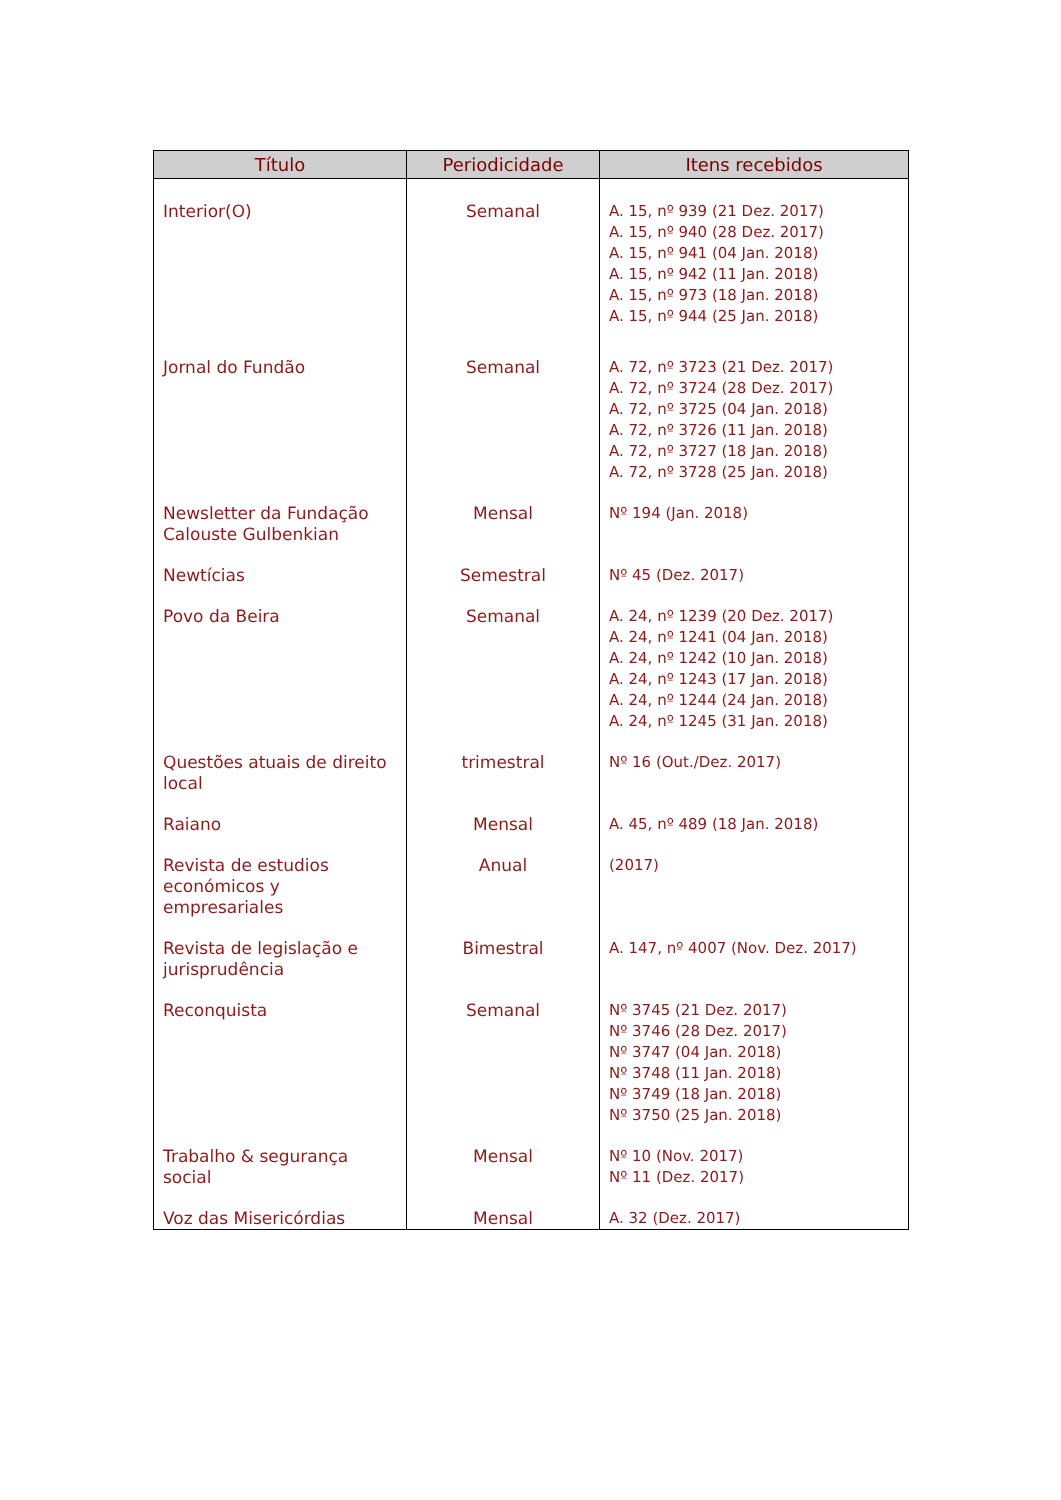| Título | Periodicidade | Itens recebidos |
| --- | --- | --- |
| Interior(O) | Semanal | A. 15, nº 939 (21 Dez. 2017) A. 15, nº 940 (28 Dez. 2017) A. 15, nº 941 (04 Jan. 2018) A. 15, nº 942 (11 Jan. 2018) A. 15, nº 973 (18 Jan. 2018) A. 15, nº 944 (25 Jan. 2018) |
| Jornal do Fundão | Semanal | A. 72, nº 3723 (21 Dez. 2017) A. 72, nº 3724 (28 Dez. 2017) A. 72, nº 3725 (04 Jan. 2018) A. 72, nº 3726 (11 Jan. 2018) A. 72, nº 3727 (18 Jan. 2018) A. 72, nº 3728 (25 Jan. 2018) |
| Newsletter da Fundação Calouste Gulbenkian | Mensal | Nº 194 (Jan. 2018) |
| Newtícias | Semestral | Nº 45 (Dez. 2017) |
| Povo da Beira | Semanal | A. 24, nº 1239 (20 Dez. 2017) A. 24, nº 1241 (04 Jan. 2018) A. 24, nº 1242 (10 Jan. 2018) A. 24, nº 1243 (17 Jan. 2018) A. 24, nº 1244 (24 Jan. 2018) A. 24, nº 1245 (31 Jan. 2018) |
| Questões atuais de direito local | trimestral | Nº 16 (Out./Dez. 2017) |
| Raiano | Mensal | A. 45, nº 489 (18 Jan. 2018) |
| Revista de estudios económicos y empresariales | Anual | (2017) |
| Revista de legislação e jurisprudência | Bimestral | A. 147, nº 4007 (Nov. Dez. 2017) |
| Reconquista | Semanal | Nº 3745 (21 Dez. 2017) Nº 3746 (28 Dez. 2017) Nº 3747 (04 Jan. 2018) Nº 3748 (11 Jan. 2018) Nº 3749 (18 Jan. 2018) Nº 3750 (25 Jan. 2018) |
| Trabalho & segurança social | Mensal | Nº 10 (Nov. 2017) Nº 11 (Dez. 2017) |
| Voz das Misericórdias | Mensal | A. 32 (Dez. 2017) |